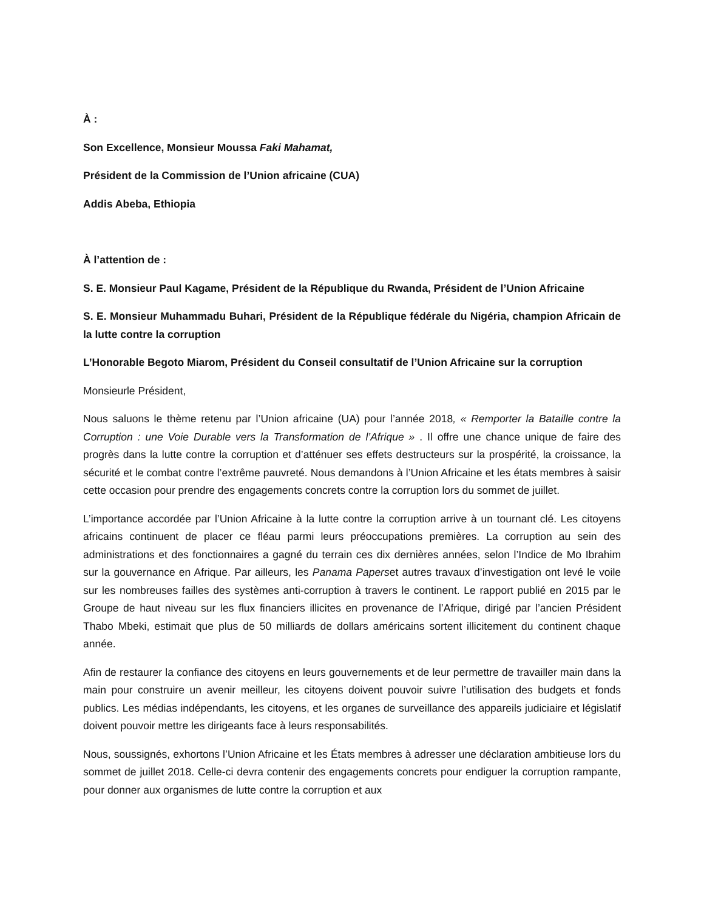À :
Son Excellence, Monsieur Moussa Faki Mahamat,
Président de la Commission de l’Union africaine (CUA)
Addis Abeba, Ethiopia
À l’attention de :
S. E. Monsieur Paul Kagame, Président de la République du Rwanda, Président de l’Union Africaine
S. E. Monsieur Muhammadu Buhari, Président de la République fédérale du Nigéria, champion Africain de la lutte contre la corruption
L’Honorable Begoto Miarom, Président du Conseil consultatif de l’Union Africaine sur la corruption
Monsieurle Président,
Nous saluons le thème retenu par l’Union africaine (UA) pour l’année 2018, « Remporter la Bataille contre la Corruption : une Voie Durable vers la Transformation de l’Afrique » . Il offre une chance unique de faire des progrès dans la lutte contre la corruption et d’atténuer ses effets destructeurs sur la prospérité, la croissance, la sécurité et le combat contre l’extrême pauvreté. Nous demandons à l’Union Africaine et les états membres à saisir cette occasion pour prendre des engagements concrets contre la corruption lors du sommet de juillet.
L’importance accordée par l’Union Africaine à la lutte contre la corruption arrive à un tournant clé. Les citoyens africains continuent de placer ce fléau parmi leurs préoccupations premières. La corruption au sein des administrations et des fonctionnaires a gagné du terrain ces dix dernières années, selon l’Indice de Mo Ibrahim sur la gouvernance en Afrique. Par ailleurs, les Panama Paperset autres travaux d’investigation ont levé le voile sur les nombreuses failles des systèmes anti-corruption à travers le continent. Le rapport publié en 2015 par le Groupe de haut niveau sur les flux financiers illicites en provenance de l’Afrique, dirigé par l’ancien Président Thabo Mbeki, estimait que plus de 50 milliards de dollars américains sortent illicitement du continent chaque année.
Afin de restaurer la confiance des citoyens en leurs gouvernements et de leur permettre de travailler main dans la main pour construire un avenir meilleur, les citoyens doivent pouvoir suivre l’utilisation des budgets et fonds publics. Les médias indépendants, les citoyens, et les organes de surveillance des appareils judiciaire et législatif doivent pouvoir mettre les dirigeants face à leurs responsabilités.
Nous, soussignés, exhortons l’Union Africaine et les États membres à adresser une déclaration ambitieuse lors du sommet de juillet 2018. Celle-ci devra contenir des engagements concrets pour endiguer la corruption rampante, pour donner aux organismes de lutte contre la corruption et aux